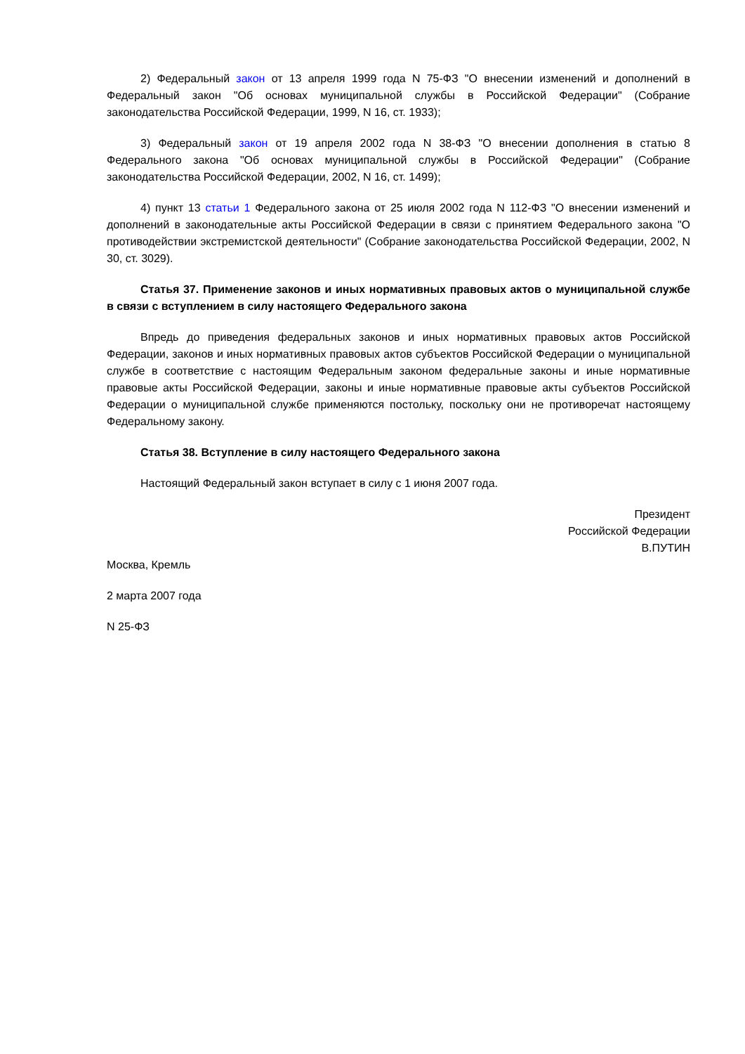2) Федеральный закон от 13 апреля 1999 года N 75-ФЗ "О внесении изменений и дополнений в Федеральный закон "Об основах муниципальной службы в Российской Федерации" (Собрание законодательства Российской Федерации, 1999, N 16, ст. 1933);
3) Федеральный закон от 19 апреля 2002 года N 38-ФЗ "О внесении дополнения в статью 8 Федерального закона "Об основах муниципальной службы в Российской Федерации" (Собрание законодательства Российской Федерации, 2002, N 16, ст. 1499);
4) пункт 13 статьи 1 Федерального закона от 25 июля 2002 года N 112-ФЗ "О внесении изменений и дополнений в законодательные акты Российской Федерации в связи с принятием Федерального закона "О противодействии экстремистской деятельности" (Собрание законодательства Российской Федерации, 2002, N 30, ст. 3029).
Статья 37. Применение законов и иных нормативных правовых актов о муниципальной службе в связи с вступлением в силу настоящего Федерального закона
Впредь до приведения федеральных законов и иных нормативных правовых актов Российской Федерации, законов и иных нормативных правовых актов субъектов Российской Федерации о муниципальной службе в соответствие с настоящим Федеральным законом федеральные законы и иные нормативные правовые акты Российской Федерации, законы и иные нормативные правовые акты субъектов Российской Федерации о муниципальной службе применяются постольку, поскольку они не противоречат настоящему Федеральному закону.
Статья 38. Вступление в силу настоящего Федерального закона
Настоящий Федеральный закон вступает в силу с 1 июня 2007 года.
Президент
Российской Федерации
В.ПУТИН
Москва, Кремль
2 марта 2007 года
N 25-ФЗ